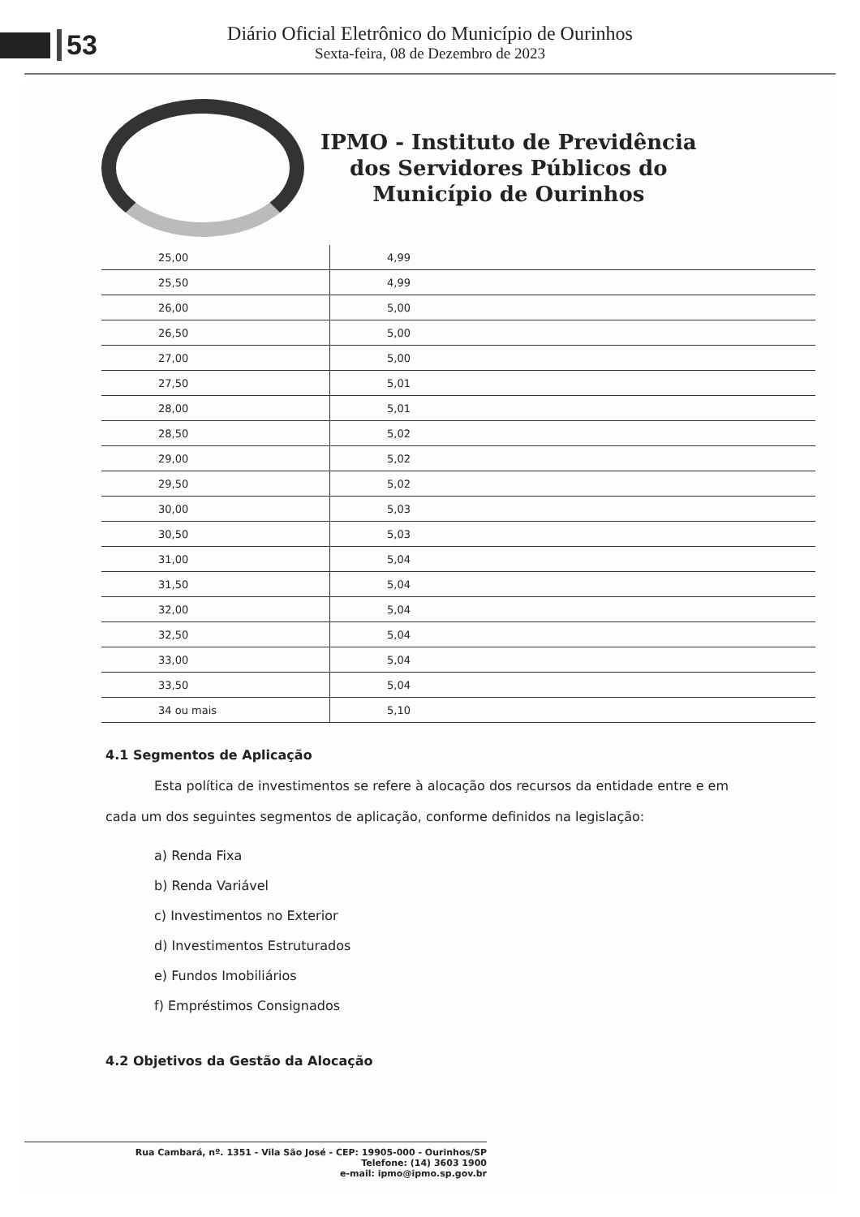53
Diário Oficial Eletrônico do Município de Ourinhos
Sexta-feira, 08 de Dezembro de 2023
IPMO - Instituto de Previdência
dos Servidores Públicos do
Município de Ourinhos
| 25,00 | 4,99 |
| 25,50 | 4,99 |
| 26,00 | 5,00 |
| 26,50 | 5,00 |
| 27,00 | 5,00 |
| 27,50 | 5,01 |
| 28,00 | 5,01 |
| 28,50 | 5,02 |
| 29,00 | 5,02 |
| 29,50 | 5,02 |
| 30,00 | 5,03 |
| 30,50 | 5,03 |
| 31,00 | 5,04 |
| 31,50 | 5,04 |
| 32,00 | 5,04 |
| 32,50 | 5,04 |
| 33,00 | 5,04 |
| 33,50 | 5,04 |
| 34 ou mais | 5,10 |
4.1 Segmentos de Aplicação
Esta política de investimentos se refere à alocação dos recursos da entidade entre e em cada um dos seguintes segmentos de aplicação, conforme definidos na legislação:
a) Renda Fixa
b) Renda Variável
c) Investimentos no Exterior
d) Investimentos Estruturados
e) Fundos Imobiliários
f) Empréstimos Consignados
4.2 Objetivos da Gestão da Alocação
Rua Cambará, nº. 1351 - Vila São José - CEP: 19905-000 - Ourinhos/SP
Telefone: (14) 3603 1900
e-mail: ipmo@ipmo.sp.gov.br